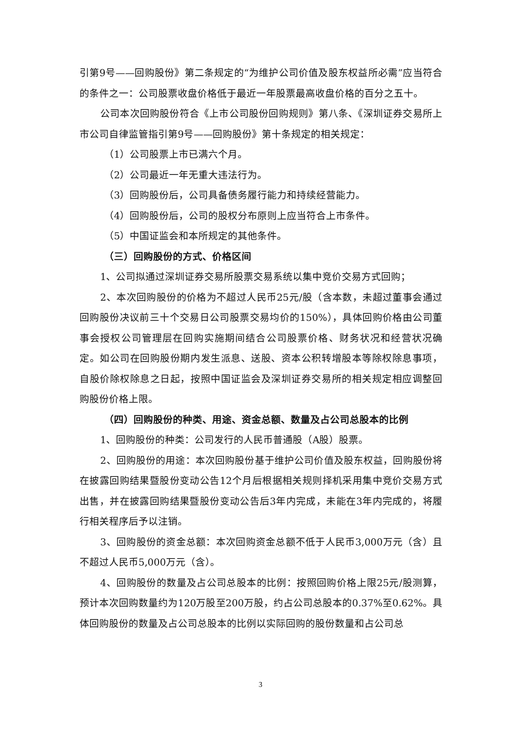引第9号——回购股份》第二条规定的“为维护公司价值及股东权益所必需”应当符合的条件之一：公司股票收盘价格低于最近一年股票最高收盘价格的百分之五十。
公司本次回购股份符合《上市公司股份回购规则》第八条、《深圳证券交易所上市公司自律监管指引第9号——回购股份》第十条规定的相关规定：
（1）公司股票上市已满六个月。
（2）公司最近一年无重大违法行为。
（3）回购股份后，公司具备债务履行能力和持续经营能力。
（4）回购股份后，公司的股权分布原则上应当符合上市条件。
（5）中国证监会和本所规定的其他条件。
（三）回购股份的方式、价格区间
1、公司拟通过深圳证券交易所股票交易系统以集中竞价交易方式回购；
2、本次回购股份的价格为不超过人民币25元/股（含本数，未超过董事会通过回购股份决议前三十个交易日公司股票交易均价的150%），具体回购价格由公司董事会授权公司管理层在回购实施期间结合公司股票价格、财务状况和经营状况确定。如公司在回购股份期内发生派息、送股、资本公积转增股本等除权除息事项，自股价除权除息之日起，按照中国证监会及深圳证券交易所的相关规定相应调整回购股份价格上限。
（四）回购股份的种类、用途、资金总额、数量及占公司总股本的比例
1、回购股份的种类：公司发行的人民币普通股（A股）股票。
2、回购股份的用途：本次回购股份基于维护公司价值及股东权益，回购股份将在披露回购结果暨股份变动公告12个月后根据相关规则择机采用集中竞价交易方式出售，并在披露回购结果暨股份变动公告后3年内完成，未能在3年内完成的，将履行相关程序后予以注销。
3、回购股份的资金总额：本次回购资金总额不低于人民币3,000万元（含）且不超过人民币5,000万元（含）。
4、回购股份的数量及占公司总股本的比例：按照回购价格上限25元/股测算，预计本次回购数量约为120万股至200万股，约占公司总股本的0.37%至0.62%。具体回购股份的数量及占公司总股本的比例以实际回购的股份数量和占公司总
3